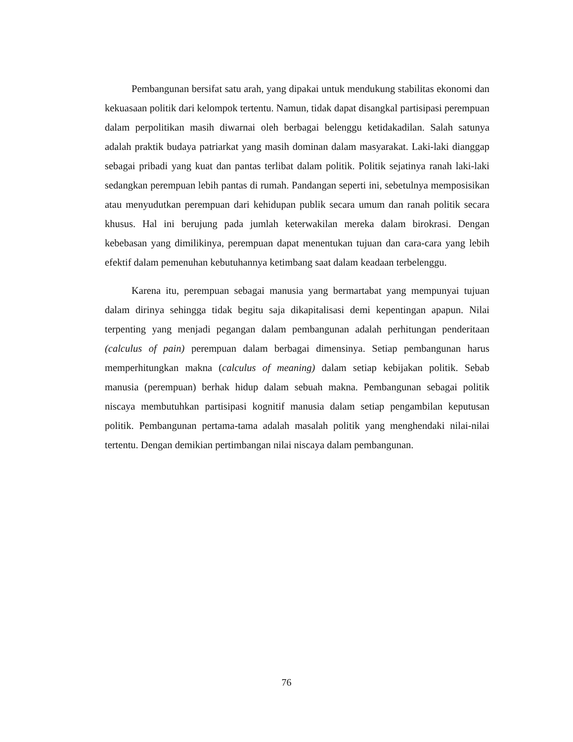Pembangunan bersifat satu arah, yang dipakai untuk mendukung stabilitas ekonomi dan kekuasaan politik dari kelompok tertentu. Namun, tidak dapat disangkal partisipasi perempuan dalam perpolitikan masih diwarnai oleh berbagai belenggu ketidakadilan. Salah satunya adalah praktik budaya patriarkat yang masih dominan dalam masyarakat. Laki-laki dianggap sebagai pribadi yang kuat dan pantas terlibat dalam politik. Politik sejatinya ranah laki-laki sedangkan perempuan lebih pantas di rumah. Pandangan seperti ini, sebetulnya memposisikan atau menyudutkan perempuan dari kehidupan publik secara umum dan ranah politik secara khusus. Hal ini berujung pada jumlah keterwakilan mereka dalam birokrasi. Dengan kebebasan yang dimilikinya, perempuan dapat menentukan tujuan dan cara-cara yang lebih efektif dalam pemenuhan kebutuhannya ketimbang saat dalam keadaan terbelenggu.
Karena itu, perempuan sebagai manusia yang bermartabat yang mempunyai tujuan dalam dirinya sehingga tidak begitu saja dikapitalisasi demi kepentingan apapun. Nilai terpenting yang menjadi pegangan dalam pembangunan adalah perhitungan penderitaan (calculus of pain) perempuan dalam berbagai dimensinya. Setiap pembangunan harus memperhitungkan makna (calculus of meaning) dalam setiap kebijakan politik. Sebab manusia (perempuan) berhak hidup dalam sebuah makna. Pembangunan sebagai politik niscaya membutuhkan partisipasi kognitif manusia dalam setiap pengambilan keputusan politik. Pembangunan pertama-tama adalah masalah politik yang menghendaki nilai-nilai tertentu. Dengan demikian pertimbangan nilai niscaya dalam pembangunan.
76